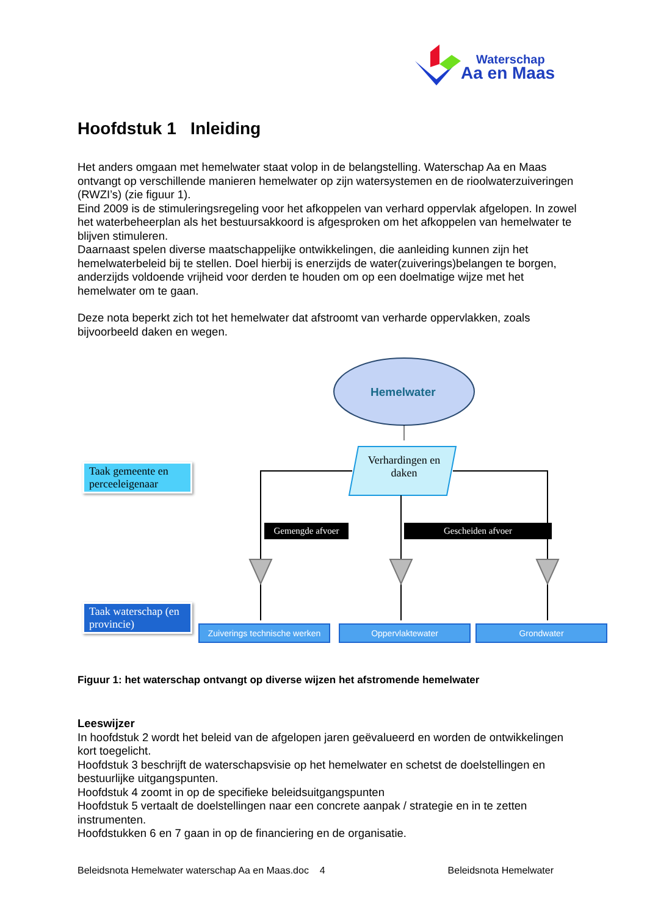Waterschap
Aa en Maas
Hoofdstuk 1 Inleiding
Het anders omgaan met hemelwater staat volop in de belangstelling. Waterschap Aa en Maas ontvangt op verschillende manieren hemelwater op zijn watersystemen en de rioolwaterzuiveringen (RWZI’s) (zie figuur 1).
Eind 2009 is de stimuleringsregeling voor het afkoppelen van verhard oppervlak afgelopen. In zowel het waterbeheerplan als het bestuursakkoord is afgesproken om het afkoppelen van hemelwater te blijven stimuleren.
Daarnaast spelen diverse maatschappelijke ontwikkelingen, die aanleiding kunnen zijn het hemelwaterbeleid bij te stellen. Doel hierbij is enerzijds de water(zuiverings)belangen te borgen, anderzijds voldoende vrijheid voor derden te houden om op een doelmatige wijze met het hemelwater om te gaan.
Deze nota beperkt zich tot het hemelwater dat afstroomt van verharde oppervlakken, zoals bijvoorbeeld daken en wegen.
Hemelwater
Verhardingen en daken
Taak gemeente en perceeleigenaar
Taak waterschap (en provincie)
Gemengde afvoer Gescheiden afvoer
Zuiverings technische werken
Oppervlaktewater Grondwater
Figuur 1: het waterschap ontvangt op diverse wijzen het afstromende hemelwater
Leeswijzer
In hoofdstuk 2 wordt het beleid van de afgelopen jaren geëvalueerd en worden de ontwikkelingen kort toegelicht.
Hoofdstuk 3 beschrijft de waterschapsvisie op het hemelwater en schetst de doelstellingen en bestuurlijke uitgangspunten.
Hoofdstuk 4 zoomt in op de specifieke beleidsuitgangspunten
Hoofdstuk 5 vertaalt de doelstellingen naar een concrete aanpak / strategie en in te zetten instrumenten.
Hoofdstukken 6 en 7 gaan in op de financiering en de organisatie.
Beleidsnota Hemelwater waterschap Aa en Maas.doc 4 Beleidsnota Hemelwater